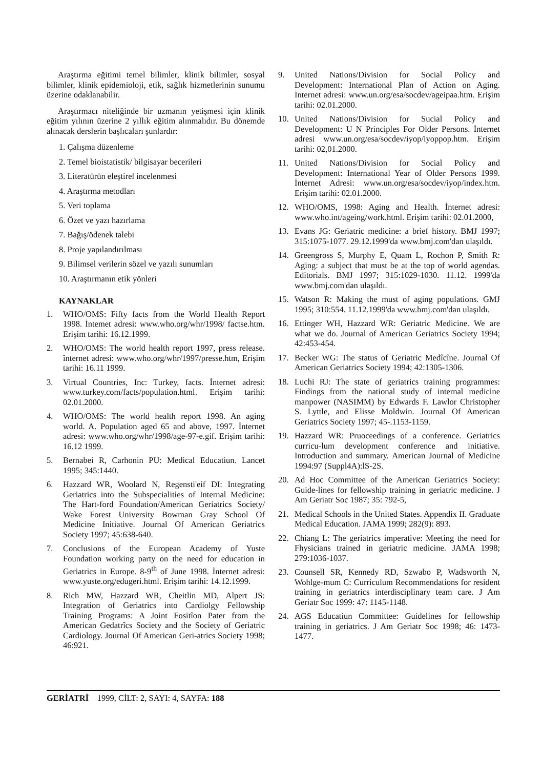Araştırma eğitimi temel bilimler, klinik bilimler, sosyal bilimler, klinik epidemioloji, etik, sağlık hizmetlerinin sunumu üzerine odaklanabilir.
Araştırmacı niteliğinde bir uzmanın yetişmesi için klinik eğitim yılının üzerine 2 yıllık eğitim alınmalıdır. Bu dönemde alınacak derslerin başlıcaları şunlardır:
1. Çalışma düzenleme
2. Temel bioistatistik/ bilgisayar becerileri
3. Literatürün eleştirel incelenmesi
4. Araştırma metodları
5. Veri toplama
6. Özet ve yazı hazırlama
7. Bağış/ödenek talebi
8. Proje yapılandırılması
9. Bilimsel verilerin sözel ve yazılı sunumları
10. Araştırmanın etik yönleri
KAYNAKLAR
1. WHO/OMS: Fifty facts from the World Health Report 1998. İntemet adresi: www.who.org/whr/1998/ factse.htm. Erişim tarihi: 16.12.1999.
2. WHO/OMS: The world health report 1997, press release. înternet adresi: www.who.org/whr/1997/presse.htm, Erişim tarihi: 16.11 1999.
3. Virtual Countries, Inc: Turkey, facts. İnternet adresi: www.turkey.com/facts/population.html. Erişim tarihi: 02.01.2000.
4. WHO/OMS: The world health report 1998. An aging world. A. Population aged 65 and above, 1997. İnternet adresi: www.who.org/whr/1998/age-97-e.gif. Erişim tarihi: 16.12 1999.
5. Bernabei R, Carhonin PU: Medical Educatiun. Lancet 1995; 345:1440.
6. Hazzard WR, Woolard N, Regensti'eif DI: Integrating Geriatrics into the Subspecialities of Internal Medicine: The Hart-ford Foundation/American Geriatrics Society/ Wake Forest University Bowman Gray School Of Medicine Initiative. Journal Of American Geriatrics Society 1997; 45:638-640.
7. Conclusions of the European Academy of Yuste Foundation working party on the need for education in Geriatrics in Europe. 8-9<sup>th</sup> of June 1998. İnternet adresi: www.yuste.org/edugeri.html. Erişim tarihi: 14.12.1999.
8. Rich MW, Hazzard WR, Cheitlin MD, Alpert JS: Integration of Geriatrics into Cardiolgy Fellowship Training Programs: A Joint Fositîon Pater from the American Gedatrîcs Society and the Society of Geriatric Cardiology. Journal Of American Geri-atrics Society 1998; 46:921.
9. United Nations/Division for Social Policy and Development: International Plan of Action on Aging. İnternet adresi: www.un.org/esa/socdev/ageipaa.htm. Erişim tarihi: 02.01.2000.
10. United Nations/Division for Sucial Policy and Development: U N Principles For Older Persons. İnternet adresi www.un.org/esa/socdev/iyop/iyoppop.htm. Erişim tarihi: 02,01.2000.
11. United Nations/Division for Social Policy and Development: International Year of Older Persons 1999. İnternet Adresi: www.un.org/esa/socdev/iyop/index.htm. Erişim tarihi: 02.01.2000.
12. WHO/OMS, 1998: Aging and Health. İnternet adresi: www.who.int/ageing/work.html. Erişim tarihi: 02.01.2000,
13. Evans JG: Geriatric medicine: a brief history. BMJ 1997; 315:1075-1077. 29.12.1999'da www.bmj.com'dan ulaşıldı.
14. Greengross S, Murphy E, Quam L, Rochon P, Smith R: Aging: a subject that must be at the top of world agendas. Editorials. BMJ 1997; 315:1029-1030. 11.12. 1999'da www.bmj.com'dan ulaşıldı.
15. Watson R: Making the must of aging populations. GMJ 1995; 310:554. 11.12.1999'da www.bmj.com'dan ulaşıldı.
16. Ettinger WH, Hazzard WR: Geriatric Medicine. We are what we do. Journal of American Geriatrics Society 1994; 42:453-454.
17. Becker WG: The status of Geriatric Medîcîne. Journal Of American Geriatrics Society 1994; 42:1305-1306.
18. Luchi RJ: The state of geriatrics training programmes: Findings from the national study of internal medicine manpower (NASIMM) by Edwards F. Lawlor Christopher S. Lyttle, and Elisse Moldwin. Journal Of American Geriatrics Society 1997; 45-.1153-1159.
19. Hazzard WR: Pruoceedings of a conference. Geriatrics curricu-lum development conference and initiative. Introduction and summary. American Journal of Medicine 1994:97 (Suppl4A):lS-2S.
20. Ad Hoc Committee of the American Geriatrics Society: Guide-lines for fellowship training in geriatric medicine. J Am Geriatr Soc 1987; 35: 792-5,
21. Medical Schools in the United States. Appendix II. Graduate Medical Education. JAMA 1999; 282(9): 893.
22. Chiang L: The geriatrics imperative: Meeting the need for Fhysicians trained in geriatric medicine. JAMA 1998; 279:1036-1037.
23. Counsell SR, Kennedy RD, Szwabo P, Wadsworth N, Wohlge-mum C: Curriculum Recommendations for resident training in geriatrics interdisciplinary team care. J Am Geriatr Soc 1999: 47: 1145-1148.
24. AGS Educatiun Committee: Guidelines for fellowship training in geriatrics. J Am Geriatr Soc 1998; 46: 1473-1477.
GERİATRİ 1999, CİLT: 2, SAYI: 4, SAYFA: 188